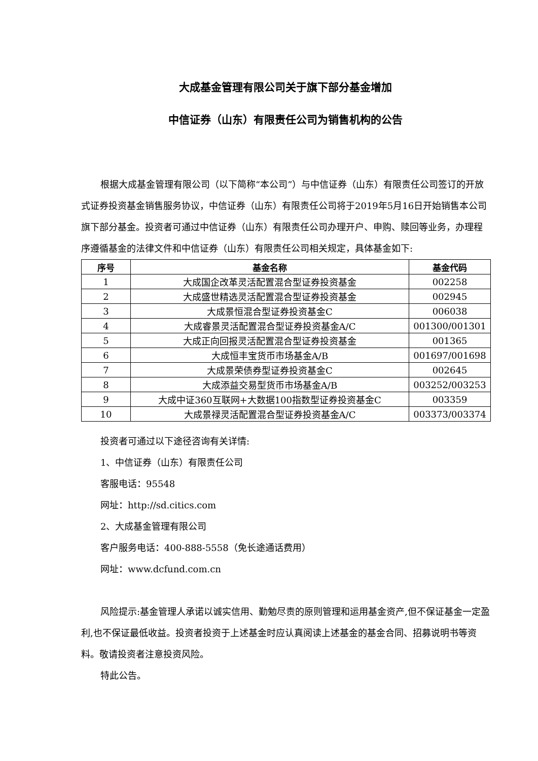大成基金管理有限公司关于旗下部分基金增加
中信证券（山东）有限责任公司为销售机构的公告
根据大成基金管理有限公司（以下简称“本公司”）与中信证券（山东）有限责任公司签订的开放式证券投资基金销售服务协议，中信证券（山东）有限责任公司将于2019年5月16日开始销售本公司旗下部分基金。投资者可通过中信证券（山东）有限责任公司办理开户、申购、赎回等业务，办理程序遵循基金的法律文件和中信证券（山东）有限责任公司相关规定，具体基金如下:
| 序号 | 基金名称 | 基金代码 |
| --- | --- | --- |
| 1 | 大成国企改革灵活配置混合型证券投资基金 | 002258 |
| 2 | 大成盛世精选灵活配置混合型证券投资基金 | 002945 |
| 3 | 大成景恒混合型证券投资基金C | 006038 |
| 4 | 大成睿景灵活配置混合型证券投资基金A/C | 001300/001301 |
| 5 | 大成正向回报灵活配置混合型证券投资基金 | 001365 |
| 6 | 大成恒丰宝货币市场基金A/B | 001697/001698 |
| 7 | 大成景荣债券型证券投资基金C | 002645 |
| 8 | 大成添益交易型货币市场基金A/B | 003252/003253 |
| 9 | 大成中证360互联网+大数据100指数型证券投资基金C | 003359 |
| 10 | 大成景禄灵活配置混合型证券投资基金A/C | 003373/003374 |
投资者可通过以下途径咨询有关详情:
1、中信证券（山东）有限责任公司
客服电话：95548
网址：http://sd.citics.com
2、大成基金管理有限公司
客户服务电话：400-888-5558（免长途通话费用）
网址：www.dcfund.com.cn
风险提示:基金管理人承诺以诚实信用、勤勉尽责的原则管理和运用基金资产,但不保证基金一定盈利,也不保证最低收益。投资者投资于上述基金时应认真阅读上述基金的基金合同、招募说明书等资料。敬请投资者注意投资风险。
特此公告。